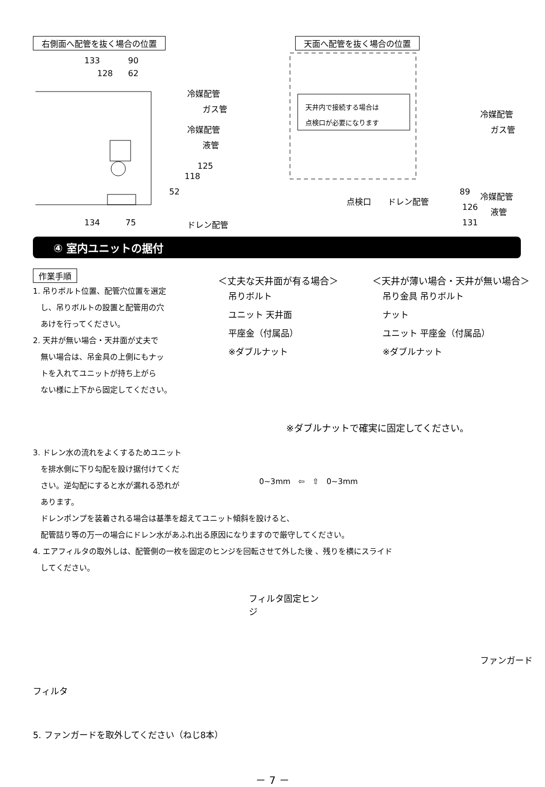右側面へ配管を抜く場合の位置
133
90
128
62
冷媒配管
ガス管
冷媒配管
液管
52
118
125
134
75
ドレン配管
天面へ配管を抜く場合の位置
天井内で接続する場合は
点検口が必要になります
点検口
ドレン配管
冷媒配管
ガス管
冷媒配管
液管
89
126
131
④ 室内ユニットの据付
作業手順
1. 吊りボルト位置、配管穴位置を選定
　し、吊りボルトの設置と配管用の穴
　あけを行ってください。
2. 天井が無い場合・天井面が丈夫で
　無い場合は、吊金具の上側にもナッ
　トを入れてユニットが持ち上がら
　ない様に上下から固定してください。
＜丈夫な天井面が有る場合＞ ＜天井が薄い場合・天井が無い場合＞
吊りボルト
ユニット 天井面
平座金（付属品）
※ダブルナット
吊り金具 吊りボルト
ナット
ユニット 平座金（付属品）
※ダブルナット
※ダブルナットで確実に固定してください。
3. ドレン水の流れをよくするためユニット
　を排水側に下り勾配を設け据付けてくだ
　さい。逆勾配にすると水が漏れる恐れが
　あります。
0~3mm　⇦　⇧　0~3mm
　ドレンポンプを装着される場合は基準を超えてユニット傾斜を設けると、
　配管詰り等の万一の場合にドレン水があふれ出る原因になりますので厳守してください。
4. エアフィルタの取外しは、配管側の一枚を固定のヒンジを回転させて外した後 、残りを横にスライド
　してください。
フィルタ
5. ファンガードを取外してください（ねじ8本）
フィルタ固定ヒンジ
ファンガード
－ 7 －